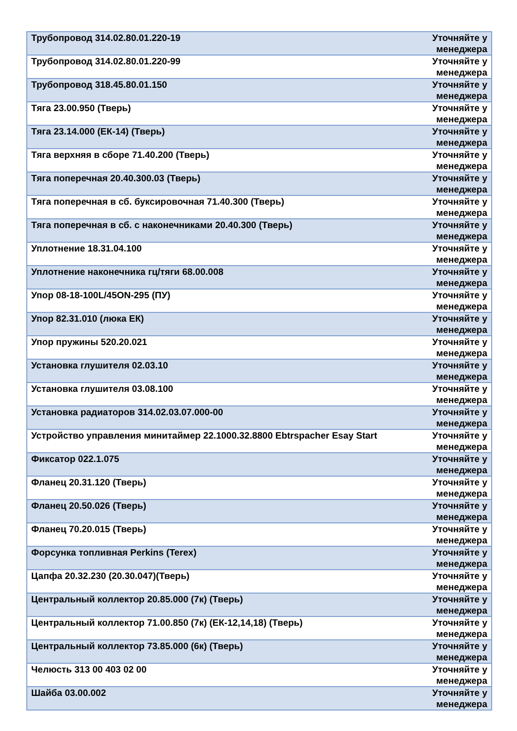| Трубопровод 314.02.80.01.220-19 | Уточняйте у менеджера |
| Трубопровод 314.02.80.01.220-99 | Уточняйте у менеджера |
| Трубопровод 318.45.80.01.150 | Уточняйте у менеджера |
| Тяга 23.00.950 (Тверь) | Уточняйте у менеджера |
| Тяга 23.14.000 (ЕК-14) (Тверь) | Уточняйте у менеджера |
| Тяга верхняя в сборе 71.40.200 (Тверь) | Уточняйте у менеджера |
| Тяга поперечная 20.40.300.03 (Тверь) | Уточняйте у менеджера |
| Тяга поперечная в сб. буксировочная 71.40.300 (Тверь) | Уточняйте у менеджера |
| Тяга поперечная в сб. с наконечниками 20.40.300 (Тверь) | Уточняйте у менеджера |
| Уплотнение 18.31.04.100 | Уточняйте у менеджера |
| Уплотнение наконечника гц/тяги 68.00.008 | Уточняйте у менеджера |
| Упор 08-18-100L/45ON-295 (ПУ) | Уточняйте у менеджера |
| Упор 82.31.010 (люка ЕК) | Уточняйте у менеджера |
| Упор пружины 520.20.021 | Уточняйте у менеджера |
| Установка глушителя 02.03.10 | Уточняйте у менеджера |
| Установка глушителя 03.08.100 | Уточняйте у менеджера |
| Установка радиаторов 314.02.03.07.000-00 | Уточняйте у менеджера |
| Устройство управления минитаймер 22.1000.32.8800 Ebtrspacher Esay Start | Уточняйте у менеджера |
| Фиксатор 022.1.075 | Уточняйте у менеджера |
| Фланец 20.31.120 (Тверь) | Уточняйте у менеджера |
| Фланец 20.50.026 (Тверь) | Уточняйте у менеджера |
| Фланец 70.20.015 (Тверь) | Уточняйте у менеджера |
| Форсунка топливная Perkins (Terex) | Уточняйте у менеджера |
| Цапфа 20.32.230 (20.30.047)(Тверь) | Уточняйте у менеджера |
| Центральный коллектор 20.85.000 (7к) (Тверь) | Уточняйте у менеджера |
| Центральный коллектор 71.00.850 (7к) (ЕК-12,14,18) (Тверь) | Уточняйте у менеджера |
| Центральный коллектор 73.85.000 (6к) (Тверь) | Уточняйте у менеджера |
| Челюсть 313 00 403 02 00 | Уточняйте у менеджера |
| Шайба 03.00.002 | Уточняйте у менеджера |